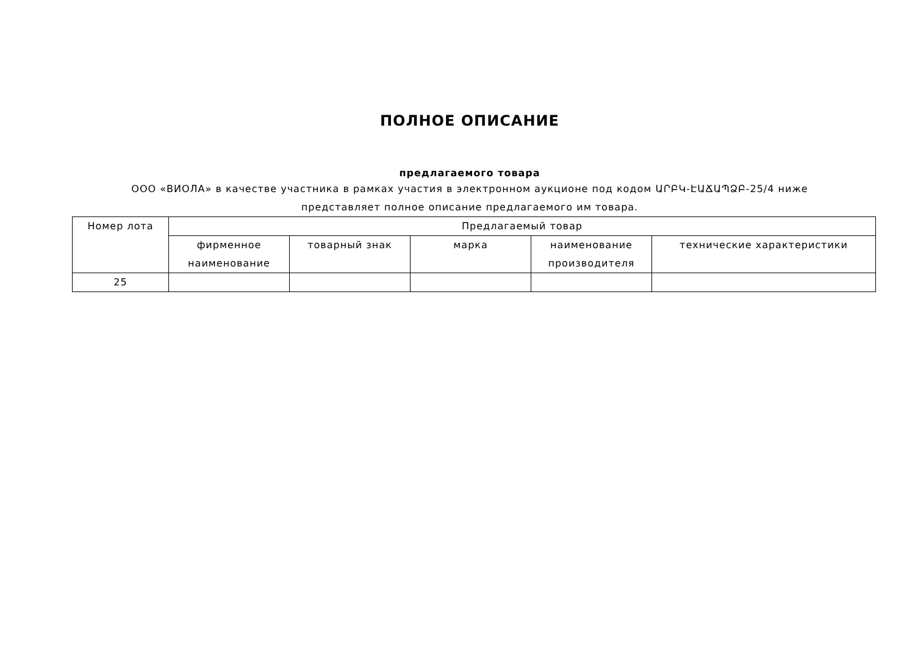ПОЛНОЕ ОПИСАНИЕ
предлагаемого товара
ООО «ВИОЛА» в качестве участника в рамках участия в электронном аукционе под кодом ԱՐԲԿ-ԷԱՃԱՊՁԲ-25/4 ниже представляет полное описание предлагаемого им товара.
| Номер лота | Предлагаемый товар | | | | |
| --- | --- | --- | --- | --- | --- |
| | фирменное наименование | товарный знак | марка | наименование производителя | технические характеристики |
| 25 | | | | | |